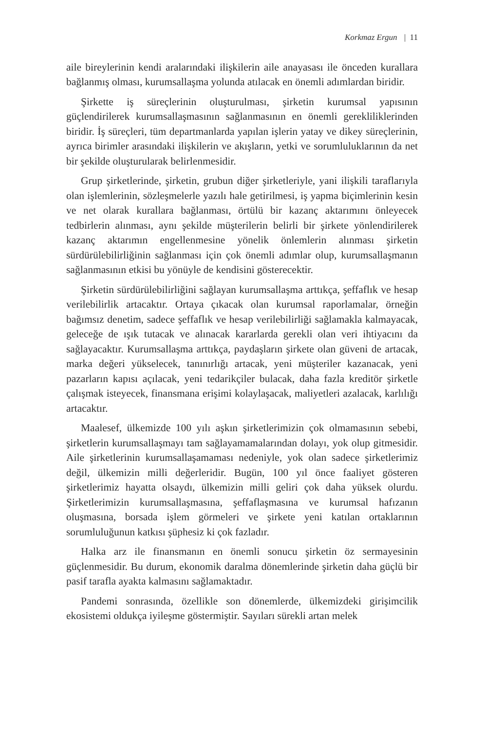Korkmaz Ergun | 11
aile bireylerinin kendi aralarındaki ilişkilerin aile anayasası ile önceden kurallara bağlanmış olması, kurumsallaşma yolunda atılacak en önemli adımlardan biridir.
Şirkette iş süreçlerinin oluşturulması, şirketin kurumsal yapısının güçlendirilerek kurumsallaşmasının sağlanmasının en önemli gerekliliklerinden biridir. İş süreçleri, tüm departmanlarda yapılan işlerin yatay ve dikey süreçlerinin, ayrıca birimler arasındaki ilişkilerin ve akışların, yetki ve sorumluluklarının da net bir şekilde oluşturularak belirlenmesidir.
Grup şirketlerinde, şirketin, grubun diğer şirketleriyle, yani ilişkili taraflarıyla olan işlemlerinin, sözleşmelerle yazılı hale getirilmesi, iş yapma biçimlerinin kesin ve net olarak kurallara bağlanması, örtülü bir kazanç aktarımını önleyecek tedbirlerin alınması, aynı şekilde müşterilerin belirli bir şirkete yönlendirilerek kazanç aktarımın engellenmesine yönelik önlemlerin alınması şirketin sürdürülebilirliğinin sağlanması için çok önemli adımlar olup, kurumsallaşmanın sağlanmasının etkisi bu yönüyle de kendisini gösterecektir.
Şirketin sürdürülebilirliğini sağlayan kurumsallaşma arttıkça, şeffaflık ve hesap verilebilirlik artacaktır. Ortaya çıkacak olan kurumsal raporlamalar, örneğin bağımsız denetim, sadece şeffaflık ve hesap verilebilirliği sağlamakla kalmayacak, geleceğe de ışık tutacak ve alınacak kararlarda gerekli olan veri ihtiyacını da sağlayacaktır. Kurumsallaşma arttıkça, paydaşların şirkete olan güveni de artacak, marka değeri yükselecek, tanınırlığı artacak, yeni müşteriler kazanacak, yeni pazarların kapısı açılacak, yeni tedarikçiler bulacak, daha fazla kreditör şirketle çalışmak isteyecek, finansmana erişimi kolaylaşacak, maliyetleri azalacak, karlılığı artacaktır.
Maalesef, ülkemizde 100 yılı aşkın şirketlerimizin çok olmamasının sebebi, şirketlerin kurumsallaşmayı tam sağlayamamalarından dolayı, yok olup gitmesidir. Aile şirketlerinin kurumsallaşamaması nedeniyle, yok olan sadece şirketlerimiz değil, ülkemizin milli değerleridir. Bugün, 100 yıl önce faaliyet gösteren şirketlerimiz hayatta olsaydı, ülkemizin milli geliri çok daha yüksek olurdu. Şirketlerimizin kurumsallaşmasına, şeffaflaşmasına ve kurumsal hafızanın oluşmasına, borsada işlem görmeleri ve şirkete yeni katılan ortaklarının sorumluluğunun katkısı şüphesiz ki çok fazladır.
Halka arz ile finansmanın en önemli sonucu şirketin öz sermayesinin güçlenmesidir. Bu durum, ekonomik daralma dönemlerinde şirketin daha güçlü bir pasif tarafla ayakta kalmasını sağlamaktadır.
Pandemi sonrasında, özellikle son dönemlerde, ülkemizdeki girişimcilik ekosistemi oldukça iyileşme göstermiştir. Sayıları sürekli artan melek